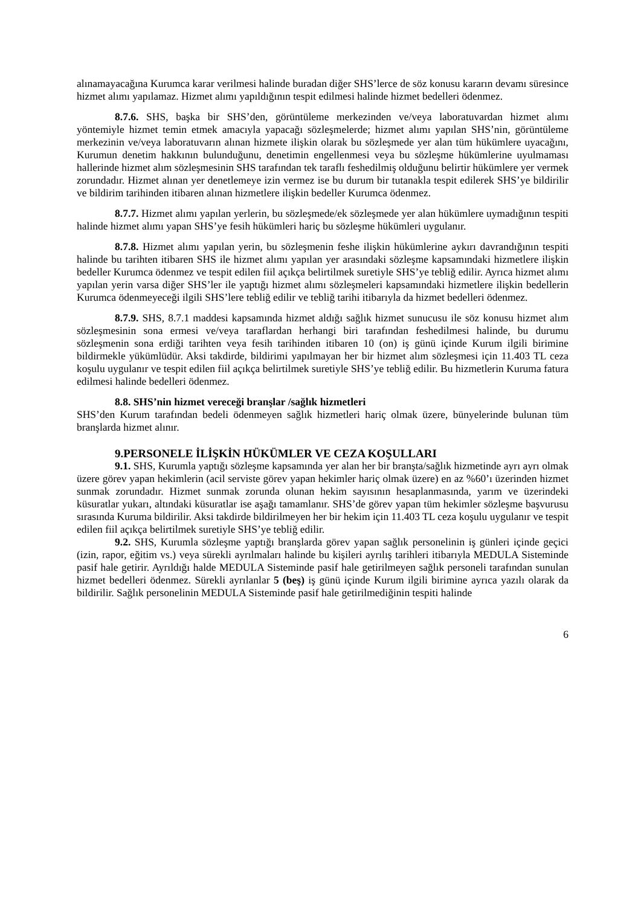alınamayacağına Kurumca karar verilmesi halinde buradan diğer SHS’lerce de söz konusu kararın devamı süresince hizmet alımı yapılamaz. Hizmet alımı yapıldığının tespit edilmesi halinde hizmet bedelleri ödenmez.
8.7.6. SHS, başka bir SHS’den, görüntüleme merkezinden ve/veya laboratuvardan hizmet alımı yöntemiyle hizmet temin etmek amacıyla yapacağı sözleşmelerde; hizmet alımı yapılan SHS’nin, görüntüleme merkezinin ve/veya laboratuvarın alınan hizmete ilişkin olarak bu sözleşmede yer alan tüm hükümlere uyacağını, Kurumun denetim hakkının bulunduğunu, denetimin engellenmesi veya bu sözleşme hükümlerine uyulmaması hallerinde hizmet alım sözleşmesinin SHS tarafından tek taraflı feshedilmiş olduğunu belirtir hükümlere yer vermek zorundadır. Hizmet alınan yer denetlemeye izin vermez ise bu durum bir tutanakla tespit edilerek SHS’ye bildirilir ve bildirim tarihinden itibaren alınan hizmetlere ilişkin bedeller Kurumca ödenmez.
8.7.7. Hizmet alımı yapılan yerlerin, bu sözleşmede/ek sözleşmede yer alan hükümlere uymadığının tespiti halinde hizmet alımı yapan SHS’ye fesih hükümleri hariç bu sözleşme hükümleri uygulanır.
8.7.8. Hizmet alımı yapılan yerin, bu sözleşmenin feshe ilişkin hükümlerine aykırı davrandığının tespiti halinde bu tarihten itibaren SHS ile hizmet alımı yapılan yer arasındaki sözleşme kapsamındaki hizmetlere ilişkin bedeller Kurumca ödenmez ve tespit edilen fiil açıkça belirtilmek suretiyle SHS’ye tebliğ edilir. Ayrıca hizmet alımı yapılan yerin varsa diğer SHS’ler ile yaptığı hizmet alımı sözleşmeleri kapsamındaki hizmetlere ilişkin bedellerin Kurumca ödenmeyeceği ilgili SHS’lere tebliğ edilir ve tebliğ tarihi itibarıyla da hizmet bedelleri ödenmez.
8.7.9. SHS, 8.7.1 maddesi kapsamında hizmet aldığı sağlık hizmet sunucusu ile söz konusu hizmet alım sözleşmesinin sona ermesi ve/veya taraflardan herhangi biri tarafından feshedilmesi halinde, bu durumu sözleşmenin sona erdiği tarihten veya fesih tarihinden itibaren 10 (on) iş günü içinde Kurum ilgili birimine bildirmekle yükümlüdür. Aksi takdirde, bildirimi yapılmayan her bir hizmet alım sözleşmesi için 11.403 TL ceza koşulu uygulanır ve tespit edilen fiil açıkça belirtilmek suretiyle SHS’ye tebliğ edilir. Bu hizmetlerin Kuruma fatura edilmesi halinde bedelleri ödenmez.
8.8. SHS’nin hizmet vereceği branşlar /sağlık hizmetleri
SHS’den Kurum tarafından bedeli ödenmeyen sağlık hizmetleri hariç olmak üzere, bünyelerinde bulunan tüm branşlarda hizmet alınır.
9.PERSONELE İLİŞKİN HÜKÜMLER VE CEZA KOŞULLARI
9.1. SHS, Kurumla yaptığı sözleşme kapsamında yer alan her bir branşta/sağlık hizmetinde ayrı ayrı olmak üzere görev yapan hekimlerin (acil serviste görev yapan hekimler hariç olmak üzere) en az %60’ı üzerinden hizmet sunmak zorundadır. Hizmet sunmak zorunda olunan hekim sayısının hesaplanmasında, yarım ve üzerindeki küsuratlar yukarı, altındaki küsuratlar ise aşağı tamamlanır. SHS’de görev yapan tüm hekimler sözleşme başvurusu sırasında Kuruma bildirilir. Aksi takdirde bildirilmeyen her bir hekim için 11.403 TL ceza koşulu uygulanır ve tespit edilen fiil açıkça belirtilmek suretiyle SHS’ye tebliğ edilir.
9.2. SHS, Kurumla sözleşme yaptığı branşlarda görev yapan sağlık personelinin iş günleri içinde geçici (izin, rapor, eğitim vs.) veya sürekli ayrılmaları halinde bu kişileri ayrılış tarihleri itibarıyla MEDULA Sisteminde pasif hale getirir. Ayrıldığı halde MEDULA Sisteminde pasif hale getirilmeyen sağlık personeli tarafından sunulan hizmet bedelleri ödenmez. Sürekli ayrılanlar 5 (beş) iş günü içinde Kurum ilgili birimine ayrıca yazılı olarak da bildirilir. Sağlık personelinin MEDULA Sisteminde pasif hale getirilmediğinin tespiti halinde
6